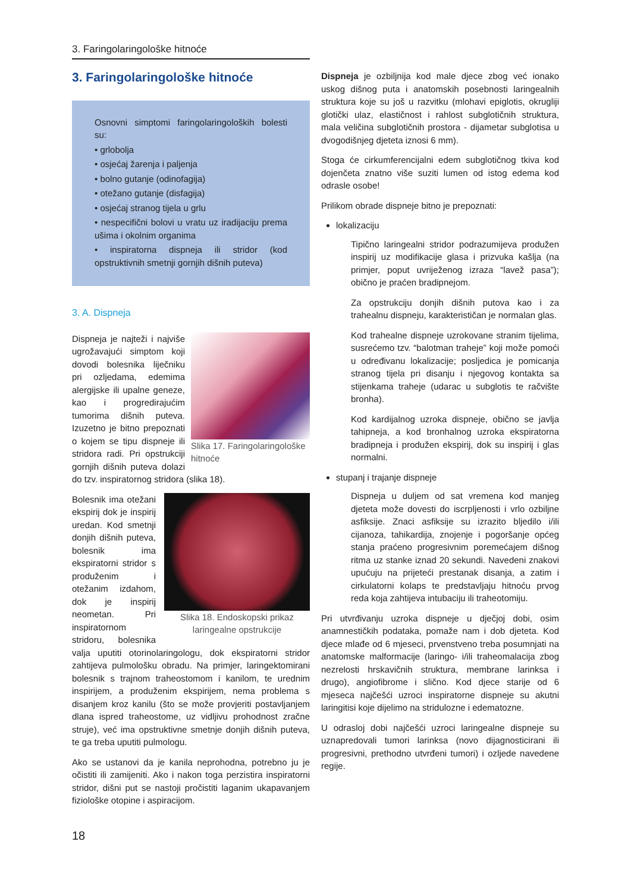3. Faringolaringološke hitnoće
3. Faringolaringološke hitnoće
Osnovni simptomi faringolaringoloških bolesti su:
• grlobolja
• osjećaj žarenja i paljenja
• bolno gutanje (odinofagija)
• otežano gutanje (disfagija)
• osjećaj stranog tijela u grlu
• nespecifični bolovi u vratu uz iradijaciju prema ušima i okolnim organima
• inspiratorna dispneja ili stridor (kod opstruktivnih smetnji gornjih dišnih puteva)
3. A. Dispneja
Slika 17. Faringolaringološke hitnoće
Dispneja je najteži i najviše ugrožavajući simptom koji dovodi bolesnika liječniku pri ozljedama, edemima alergijske ili upalne geneze, kao i progredirajućim tumorima dišnih puteva. Izuzetno je bitno prepoznati o kojem se tipu dispneje ili stridora radi. Pri opstrukciji gornjih dišnih puteva dolazi do tzv. inspiratornog stridora (slika 18).
Slika 18. Endoskopski prikaz laringealne opstrukcije
Bolesnik ima otežani ekspirij dok je inspirij uredan. Kod smetnji donjih dišnih puteva, bolesnik ima ekspiratorni stridor s produženim i otežanim izdahom, dok je inspirij neometan. Pri inspiratornom stridoru, bolesnika valja uputiti otorinolaringologu, dok ekspiratorni stridor zahtijeva pulmološku obradu. Na primjer, laringektomirani bolesnik s trajnom traheostomom i kanilom, te urednim inspirijem, a produženim ekspirijem, nema problema s disanjem kroz kanilu (što se može provjeriti postavljanjem dlana ispred traheostome, uz vidljivu prohodnost zračne struje), već ima opstruktivne smetnje donjih dišnih puteva, te ga treba uputiti pulmologu.
Ako se ustanovi da je kanila neprohodna, potrebno ju je očistiti ili zamijeniti. Ako i nakon toga perzistira inspiratorni stridor, dišni put se nastoji pročistiti laganim ukapavanjem fiziološke otopine i aspiracijom.
Dispneja je ozbiljnija kod male djece zbog već ionako uskog dišnog puta i anatomskih posebnosti laringealnih struktura koje su još u razvitku (mlohavi epiglotis, okrugliji glotički ulaz, elastičnost i rahlost subglotičnih struktura, mala veličina subglotičnih prostora - dijametar subglotisa u dvogodišnjeg djeteta iznosi 6 mm).
Stoga će cirkumferencijalni edem subglotičnog tkiva kod dojenčeta znatno više suziti lumen od istog edema kod odrasle osobe!
Prilikom obrade dispneje bitno je prepoznati:
lokalizaciju
Tipično laringealni stridor podrazumijeva produžen inspirij uz modifikacije glasa i prizvuka kašlja (na primjer, poput uvriježenog izraza “lavež pasa”); obično je praćen bradipnejom.
Za opstrukciju donjih dišnih putova kao i za trahealnu dispneju, karakterističan je normalan glas.
Kod trahealne dispneje uzrokovane stranim tijelima, susrećemo tzv. “balotman traheje” koji može pomoći u određivanu lokalizacije; posljedica je pomicanja stranog tijela pri disanju i njegovog kontakta sa stijenkama traheje (udarac u subglotis te račvište bronha).
Kod kardijalnog uzroka dispneje, obično se javlja tahipneja, a kod bronhalnog uzroka ekspiratorna bradipneja i produžen ekspirij, dok su inspirij i glas normalni.
stupanj i trajanje dispneje
Dispneja u duljem od sat vremena kod manjeg djeteta može dovesti do iscrpljenosti i vrlo ozbiljne asfiksije. Znaci asfiksije su izrazito bljedilo i/ili cijanoza, tahikardija, znojenje i pogoršanje općeg stanja praćeno progresivnim poremećajem dišnog ritma uz stanke iznad 20 sekundi. Navedeni znakovi upućuju na prijeteći prestanak disanja, a zatim i cirkulatorni kolaps te predstavljaju hitnoću prvog reda koja zahtijeva intubaciju ili traheotomiju.
Pri utvrđivanju uzroka dispneje u dječjoj dobi, osim anamnestičkih podataka, pomaže nam i dob djeteta. Kod djece mlađe od 6 mjeseci, prvenstveno treba posumnjati na anatomske malformacije (laringo- i/ili traheomalacija zbog nezrelosti hrskavičnih struktura, membrane larinksa i drugo), angiofibrome i slično. Kod djece starije od 6 mjeseca najčešći uzroci inspiratorne dispneje su akutni laringitisi koje dijelimo na stridulozne i edematozne.
U odrasloj dobi najčešći uzroci laringealne dispneje su uznapredovali tumori larinksa (novo dijagnosticirani ili progresivni, prethodno utvrđeni tumori) i ozljede navedene regije.
18